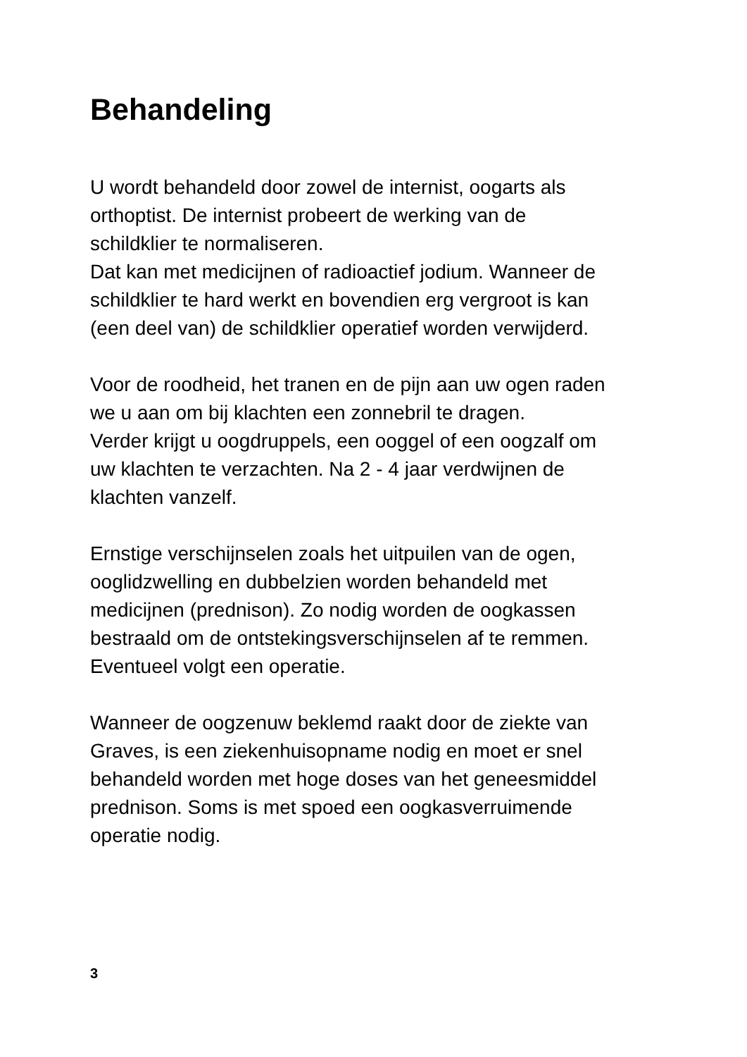Behandeling
U wordt behandeld door zowel de internist, oogarts als
orthoptist. De internist probeert de werking van de
schildklier te normaliseren.
Dat kan met medicijnen of radioactief jodium. Wanneer de
schildklier te hard werkt en bovendien erg vergroot is kan
(een deel van) de schildklier operatief worden verwijderd.
Voor de roodheid, het tranen en de pijn aan uw ogen raden
we u aan om bij klachten een zonnebril te dragen.
Verder krijgt u oogdruppels, een ooggel of een oogzalf om
uw klachten te verzachten. Na 2 - 4 jaar verdwijnen de
klachten vanzelf.
Ernstige verschijnselen zoals het uitpuilen van de ogen,
ooglidzwelling en dubbelzien worden behandeld met
medicijnen (prednison). Zo nodig worden de oogkassen
bestraald om de ontstekingsverschijnselen af te remmen.
Eventueel volgt een operatie.
Wanneer de oogzenuw beklemd raakt door de ziekte van
Graves, is een ziekenhuisopname nodig en moet er snel
behandeld worden met hoge doses van het geneesmiddel
prednison. Soms is met spoed een oogkasverruimende
operatie nodig.
3